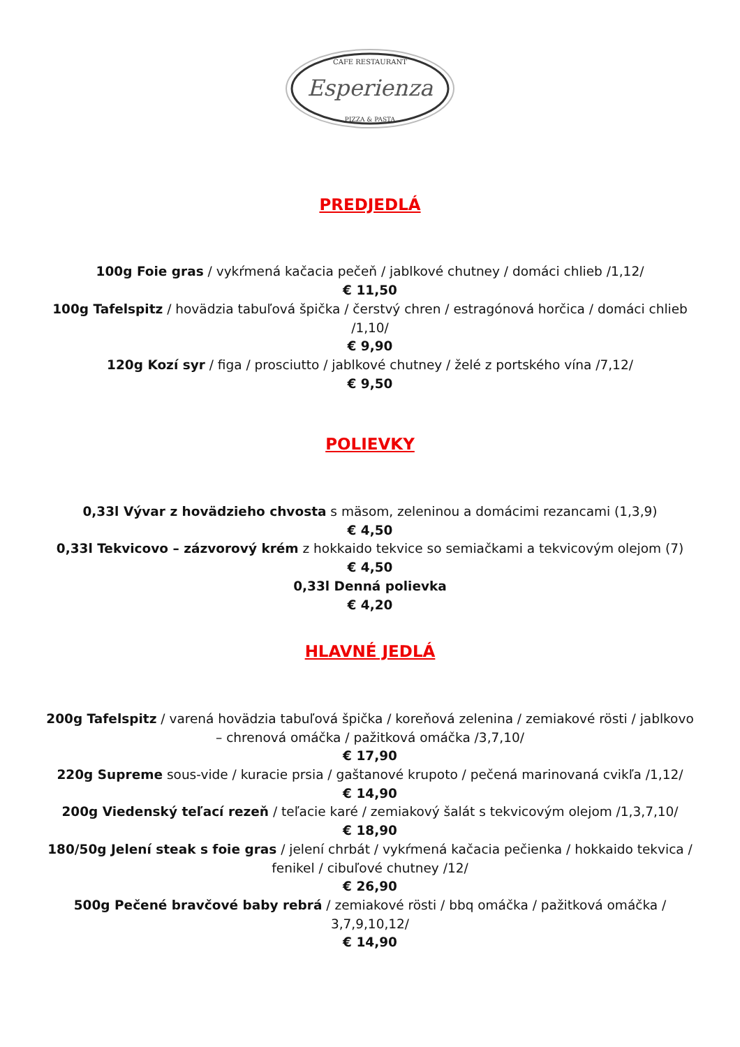CAFE RESTAURANT
Esperienza
PIZZA & PASTA
PREDJEDLÁ
100g Foie gras / vykŕmená kačacia pečeň / jablkové chutney / domáci chlieb /1,12/
€ 11,50
100g Tafelspitz / hovädzia tabuľová špička / čerstvý chren / estragónová horčica / domáci chlieb /1,10/
€ 9,90
120g Kozí syr / figa / prosciutto / jablkové chutney / želé z portského vína /7,12/
€ 9,50
POLIEVKY
0,33l Vývar z hovädzieho chvosta s mäsom, zeleninou a domácimi rezancami (1,3,9)
€ 4,50
0,33l Tekvicovo – zázvorový krém z hokkaido tekvice so semiačkami a tekvicovým olejom (7)
€ 4,50
0,33l Denná polievka
€ 4,20
HLAVNÉ JEDLÁ
200g Tafelspitz / varená hovädzia tabuľová špička / koreňová zelenina / zemiakové rösti / jablkovo – chrenová omáčka / pažitková omáčka /3,7,10/
€ 17,90
220g Supreme sous-vide / kuracie prsia / gaštanové krupoto / pečená marinovaná cvikľa /1,12/
€ 14,90
200g Viedenský teľací rezeň / teľacie karé / zemiakový šalát s tekvicovým olejom /1,3,7,10/
€ 18,90
180/50g Jelení steak s foie gras / jelení chrbát / vykŕmená kačacia pečienka / hokkaido tekvica / fenikel / cibuľové chutney /12/
€ 26,90
500g Pečené bravčové baby rebrá / zemiakové rösti / bbq omáčka / pažitková omáčka / 3,7,9,10,12/
€ 14,90